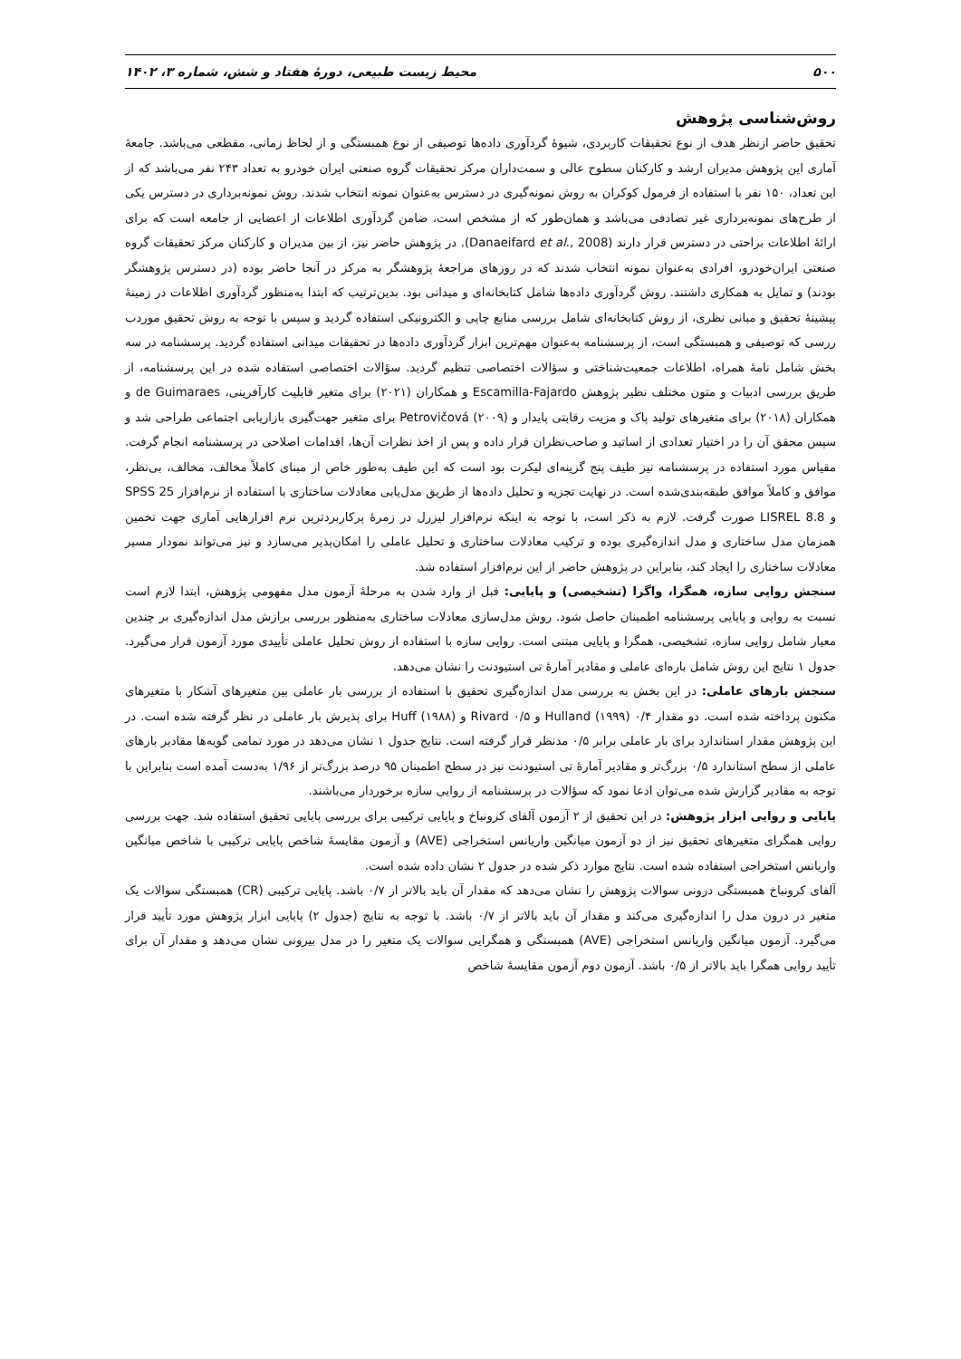۵۰۰ محیط زیست طبیعی، دورهٔ هفتاد و شش، شماره ۳، ۱۴۰۲
روش‌شناسی پژوهش
تحقیق حاضر ازنظر هدف از نوع تحقیقات کاربردی، شیوهٔ گردآوری داده‌ها توصیفی از نوع همبستگی و از لحاظ زمانی، مقطعی می‌باشد. جامعهٔ آماری این پژوهش مدیران ارشد و کارکنان سطوح عالی و سمت‌داران مرکز تحقیقات گروه صنعتی ایران خودرو به تعداد ۲۴۳ نفر می‌باشد که از این تعداد، ۱۵۰ نفر با استفاده از فرمول کوکران به روش نمونه‌گیری در دسترس به‌عنوان نمونه انتخاب شدند. روش نمونه‌برداری در دسترس یکی از طرح‌های نمونه‌برداری غیر تصادفی می‌باشد و همان‌طور که از مشخص است، ضامن گردآوری اطلاعات از اعضایی از جامعه است که برای ارائهٔ اطلاعات براحتی در دسترس قرار دارند (Danaeifard et al., 2008). در پژوهش حاضر نیز، از بین مدیران و کارکنان مرکز تحقیقات گروه صنعتی ایران‌خودرو، افرادی به‌عنوان نمونه انتخاب شدند که در روزهای مراجعهٔ پژوهشگر به مرکز در آنجا حاضر بوده (در دسترس پژوهشگر بودند) و تمایل به همکاری داشتند. روش گردآوری داده‌ها شامل کتابخانه‌ای و میدانی بود. بدین‌ترتیب که ابتدا به‌منظور گردآوری اطلاعات در زمینهٔ پیشینهٔ تحقیق و مبانی نظری، از روش کتابخانه‌ای شامل بررسی منابع چاپی و الکترونیکی استفاده گردید و سپس با توجه به روش تحقیق موردب ررسی که توصیفی و همبستگی است، از پرسشنامه به‌عنوان مهم‌ترین ابزار گردآوری داده‌ها در تحقیقات میدانی استفاده گردید. پرسشنامه در سه بخش شامل نامهٔ همراه، اطلاعات جمعیت‌شناختی و سؤالات اختصاصی تنظیم گردید. سؤالات اختصاصی استفاده شده در این پرسشنامه، از طریق بررسی ادبیات و متون مختلف نظیر پژوهش Escamilla-Fajardo و همکاران (۲۰۲۱) برای متغیر قابلیت کارآفرینی، de Guimaraes و همکاران (۲۰۱۸) برای متغیرهای تولید پاک و مزیت رقابتی پایدار و Petrovičová (۲۰۰۹) برای متغیر جهت‌گیری بازاریابی اجتماعی طراحی شد و سپس محقق آن را در اختیار تعدادی از اساتید و صاحب‌نظران قرار داده و پس از اخذ نظرات آن‌ها، اقدامات اصلاحی در پرسشنامه انجام گرفت. مقیاس مورد استفاده در پرسشنامه نیز طیف پنج گزینه‌ای لیکرت بود است که این طیف به‌طور خاص از مبنای کاملاً مخالف، مخالف، بی‌نظر، موافق و کاملاً موافق طبقه‌بندی‌شده است. در نهایت تجزیه و تحلیل داده‌ها از طریق مدل‌یابی معادلات ساختاری با استفاده از نرم‌افزار SPSS 25 و LISREL 8.8 صورت گرفت. لازم به ذکر است، با توجه به اینکه نرم‌افزار لیزرل در زمرهٔ پرکاربردترین نرم افزارهایی آماری جهت تخمین همزمان مدل ساختاری و مدل اندازه‌گیری بوده و ترکیب معادلات ساختاری و تحلیل عاملی را امکان‌پذیر می‌سازد و نیز می‌تواند نمودار مسیر معادلات ساختاری را ایجاد کند، بنابراین در پژوهش حاضر از این نرم‌افزار استفاده شد.
سنجش روایی سازه، همگرا، واگرا (تشخیصی) و پایایی: قبل از وارد شدن به مرحلهٔ آزمون مدل مفهومی پژوهش، ابتدا لازم است نسبت به روایی و پایایی پرسشنامه اطمینان حاصل شود. روش مدل‌سازی معادلات ساختاری به‌منظور بررسی برازش مدل اندازه‌گیری بر چندین معیار شامل روایی سازه، تشخیصی، همگرا و پایایی مبتنی است. روایی سازه با استفاده از روش تحلیل عاملی تأییدی مورد آزمون قرار می‌گیرد. جدول ۱ نتایج این روش شامل باره‌ای عاملی و مقادیر آمارهٔ تی استیودنت را نشان می‌دهد.
سنجش بارهای عاملی: در این بخش به بررسی مدل اندازه‌گیری تحقیق با استفاده از بررسی بار عاملی بین متغیرهای آشکار با متغیرهای مکنون پرداخته شده است. دو مقدار ۰/۴ Hulland (۱۹۹۹) و ۰/۵ Rivard و Huff (۱۹۸۸) برای پذیرش بار عاملی در نظر گرفته شده است. در این پژوهش مقدار استاندارد برای بار عاملی برابر ۰/۵ مدنظر قرار گرفته است. نتایج جدول ۱ نشان می‌دهد در مورد تمامی گویه‌ها مقادیر بارهای عاملی از سطح استاندارد ۰/۵ بزرگ‌تر و مقادیر آمارهٔ تی استیودنت نیز در سطح اطمینان ۹۵ درصد بزرگ‌تر از ۱/۹۶ به‌دست آمده است بنابراین با توجه به مقادیر گزارش شده می‌توان ادعا نمود که سؤالات در پرسشنامه از روایی سازه برخوردار می‌باشند.
پایایی و روایی ابزار پژوهش: در این تحقیق از ۲ آزمون آلفای کرونباخ و پایایی ترکیبی برای بررسی پایایی تحقیق استفاده شد. جهت بررسی روایی همگرای متغیرهای تحقیق نیز از دو آزمون میانگین واریانس استخراجی (AVE) و آزمون مقایسهٔ شاخص پایایی ترکیبی با شاخص میانگین واریانس استخراجی استفاده شده است. نتایج موارد ذکر شده در جدول ۲ نشان داده شده است.
آلفای کرونباخ همبستگی درونی سوالات پژوهش را نشان می‌دهد که مقدار آن باید بالاتر از ۰/۷ باشد. پایایی ترکیبی (CR) همبستگی سوالات یک متغیر در درون مدل را اندازه‌گیری می‌کند و مقدار آن باید بالاتر از ۰/۷ باشد. با توجه به نتایج (جدول ۲) پایایی ابزار پژوهش مورد تأیید قرار می‌گیرد. آزمون میانگین واریانس استخراجی (AVE) همبستگی و همگرایی سوالات یک متغیر را در مدل بیرونی نشان می‌دهد و مقدار آن برای تأیید روایی همگرا باید بالاتر از ۰/۵ باشد. آزمون دوم آزمون مقایسهٔ شاخص